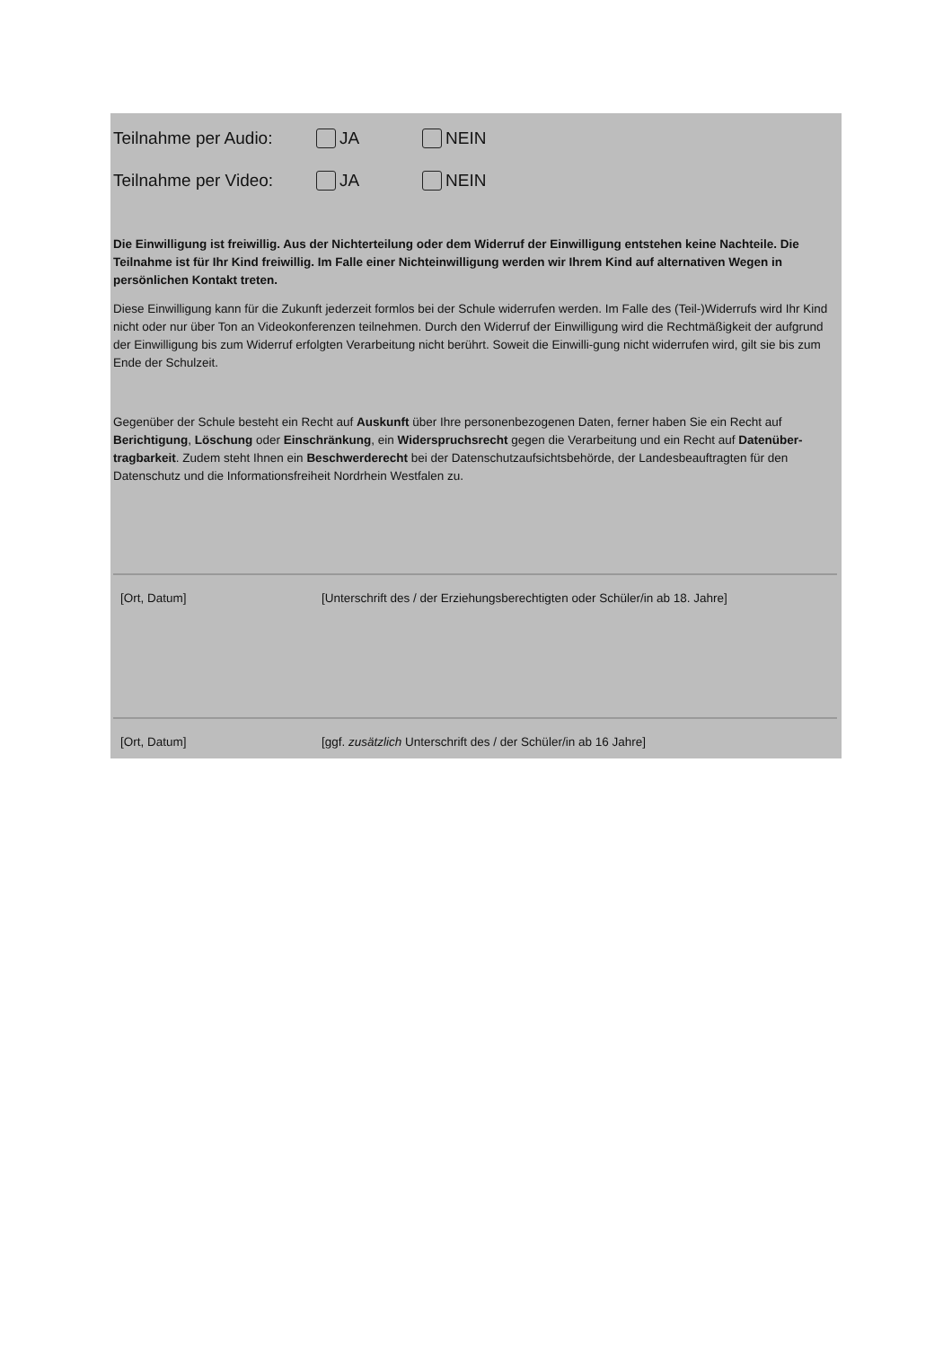Teilnahme per Audio: JA NEIN
Teilnahme per Video: JA NEIN
Die Einwilligung ist freiwillig. Aus der Nichterteilung oder dem Widerruf der Einwilligung entstehen keine Nachteile. Die Teilnahme ist für Ihr Kind freiwillig. Im Falle einer Nichteinwilligung werden wir Ihrem Kind auf alternativen Wegen in persönlichen Kontakt treten.
Diese Einwilligung kann für die Zukunft jederzeit formlos bei der Schule widerrufen werden. Im Falle des (Teil-)Widerrufs wird Ihr Kind nicht oder nur über Ton an Videokonferenzen teilnehmen. Durch den Widerruf der Einwilligung wird die Rechtmäßigkeit der aufgrund der Einwilligung bis zum Widerruf erfolgten Verarbeitung nicht berührt. Soweit die Einwilli-gung nicht widerrufen wird, gilt sie bis zum Ende der Schulzeit.
Gegenüber der Schule besteht ein Recht auf Auskunft über Ihre personenbezogenen Daten, ferner haben Sie ein Recht auf Berichtigung, Löschung oder Einschränkung, ein Widerspruchsrecht gegen die Verarbeitung und ein Recht auf Datenüber-tragbarkeit. Zudem steht Ihnen ein Beschwerderecht bei der Datenschutzaufsichtsbehörde, der Landesbeauftragten für den Datenschutz und die Informationsfreiheit Nordrhein Westfalen zu.
[Ort, Datum] [Unterschrift des / der Erziehungsberechtigten oder Schüler/in ab 18. Jahre]
[Ort, Datum] [ggf. zusätzlich Unterschrift des / der Schüler/in ab 16 Jahre]